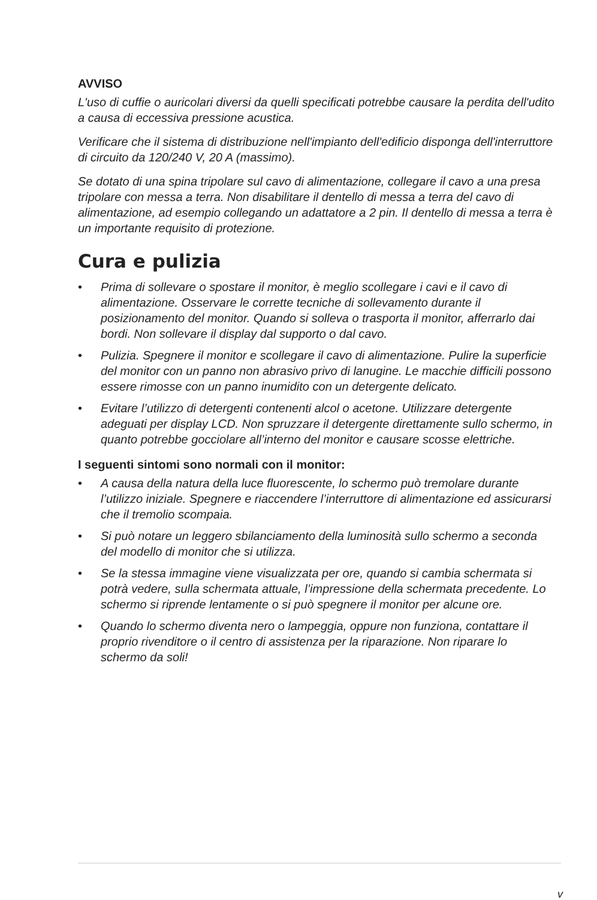AVVISO
L'uso di cuffie o auricolari diversi da quelli specificati potrebbe causare la perdita dell'udito a causa di eccessiva pressione acustica.
Verificare che il sistema di distribuzione nell'impianto dell'edificio disponga dell'interruttore di circuito da 120/240 V, 20 A (massimo).
Se dotato di una spina tripolare sul cavo di alimentazione, collegare il cavo a una presa tripolare con messa a terra. Non disabilitare il dentello di messa a terra del cavo di alimentazione, ad esempio collegando un adattatore a 2 pin. Il dentello di messa a terra è un importante requisito di protezione.
Cura e pulizia
• Prima di sollevare o spostare il monitor, è meglio scollegare i cavi e il cavo di alimentazione. Osservare le corrette tecniche di sollevamento durante il posizionamento del monitor. Quando si solleva o trasporta il monitor, afferrarlo dai bordi. Non sollevare il display dal supporto o dal cavo.
• Pulizia. Spegnere il monitor e scollegare il cavo di alimentazione. Pulire la superficie del monitor con un panno non abrasivo privo di lanugine. Le macchie difficili possono essere rimosse con un panno inumidito con un detergente delicato.
• Evitare l’utilizzo di detergenti contenenti alcol o acetone. Utilizzare detergente adeguati per display LCD. Non spruzzare il detergente direttamente sullo schermo, in quanto potrebbe gocciolare all’interno del monitor e causare scosse elettriche.
I seguenti sintomi sono normali con il monitor:
• A causa della natura della luce fluorescente, lo schermo può tremolare durante l’utilizzo iniziale. Spegnere e riaccendere l’interruttore di alimentazione ed assicurarsi che il tremolio scompaia.
• Si può notare un leggero sbilanciamento della luminosità sullo schermo a seconda del modello di monitor che si utilizza.
• Se la stessa immagine viene visualizzata per ore, quando si cambia schermata si potrà vedere, sulla schermata attuale, l’impressione della schermata precedente. Lo schermo si riprende lentamente o si può spegnere il monitor per alcune ore.
• Quando lo schermo diventa nero o lampeggia, oppure non funziona, contattare il proprio rivenditore o il centro di assistenza per la riparazione. Non riparare lo schermo da soli!
v